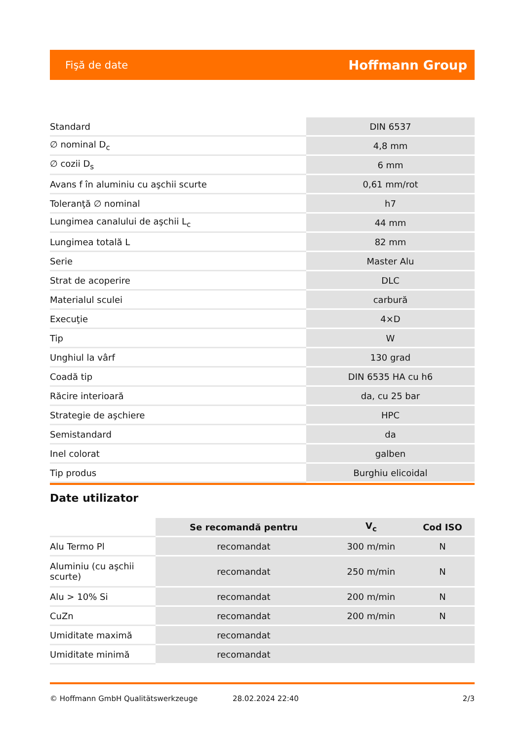Fişă de date Hoffmann Group
| Standard | DIN 6537 |
| ∅ nominal D<sub>c</sub> | 4,8 mm |
| ∅ cozii D<sub>s</sub> | 6 mm |
| Avans f în aluminiu cu aşchii scurte | 0,61 mm/rot |
| Toleranţă ∅ nominal | h7 |
| Lungimea canalului de aşchii L<sub>c</sub> | 44 mm |
| Lungimea totală L | 82 mm |
| Serie | Master Alu |
| Strat de acoperire | DLC |
| Materialul sculei | carbură |
| Execuţie | 4×D |
| Tip | W |
| Unghiul la vârf | 130 grad |
| Coadă tip | DIN 6535 HA cu h6 |
| Răcire interioară | da, cu 25 bar |
| Strategie de aşchiere | HPC |
| Semistandard | da |
| Inel colorat | galben |
| Tip produs | Burghiu elicoidal |
Date utilizator
| | Se recomandă pentru | V<sub>c</sub> | Cod ISO |
| --- | --- | --- | --- |
| Alu Termo Pl | recomandat | 300 m/min | N |
| Aluminiu (cu aşchii scurte) | recomandat | 250 m/min | N |
| Alu > 10% Si | recomandat | 200 m/min | N |
| CuZn | recomandat | 200 m/min | N |
| Umiditate maximă | recomandat | | |
| Umiditate minimă | recomandat | | |
© Hoffmann GmbH Qualitätswerkzeuge 28.02.2024 22:40 2/3